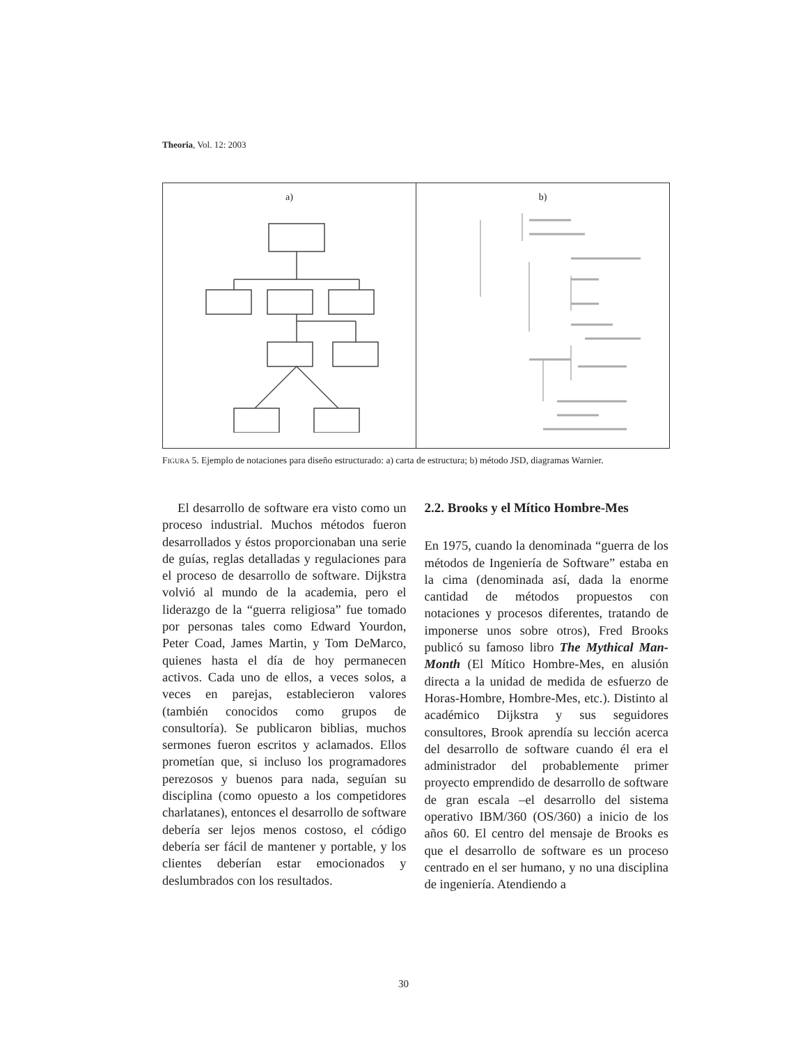Theoria, Vol. 12: 2003
a) b)
FIGURA 5. Ejemplo de notaciones para diseño estructurado: a) carta de estructura; b) método JSD, diagramas Warnier.
El desarrollo de software era visto como un proceso industrial. Muchos métodos fueron desarrollados y éstos proporcionaban una serie de guías, reglas detalladas y regulaciones para el proceso de desarrollo de software. Dijkstra volvió al mundo de la academia, pero el liderazgo de la “guerra religiosa” fue tomado por personas tales como Edward Yourdon, Peter Coad, James Martin, y Tom DeMarco, quienes hasta el día de hoy permanecen activos. Cada uno de ellos, a veces solos, a veces en parejas, establecieron valores (también conocidos como grupos de consultoría). Se publicaron biblias, muchos sermones fueron escritos y aclamados. Ellos prometían que, si incluso los programadores perezosos y buenos para nada, seguían su disciplina (como opuesto a los competidores charlatanes), entonces el desarrollo de software debería ser lejos menos costoso, el código debería ser fácil de mantener y portable, y los clientes deberían estar emocionados y deslumbrados con los resultados.
2.2. Brooks y el Mítico Hombre-Mes
En 1975, cuando la denominada “guerra de los métodos de Ingeniería de Software” estaba en la cima (denominada así, dada la enorme cantidad de métodos propuestos con notaciones y procesos diferentes, tratando de imponerse unos sobre otros), Fred Brooks publicó su famoso libro The Mythical Man-Month (El Mítico Hombre-Mes, en alusión directa a la unidad de medida de esfuerzo de Horas-Hombre, Hombre-Mes, etc.). Distinto al académico Dijkstra y sus seguidores consultores, Brook aprendía su lección acerca del desarrollo de software cuando él era el administrador del probablemente primer proyecto emprendido de desarrollo de software de gran escala –el desarrollo del sistema operativo IBM/360 (OS/360) a inicio de los años 60. El centro del mensaje de Brooks es que el desarrollo de software es un proceso centrado en el ser humano, y no una disciplina de ingeniería. Atendiendo a
30